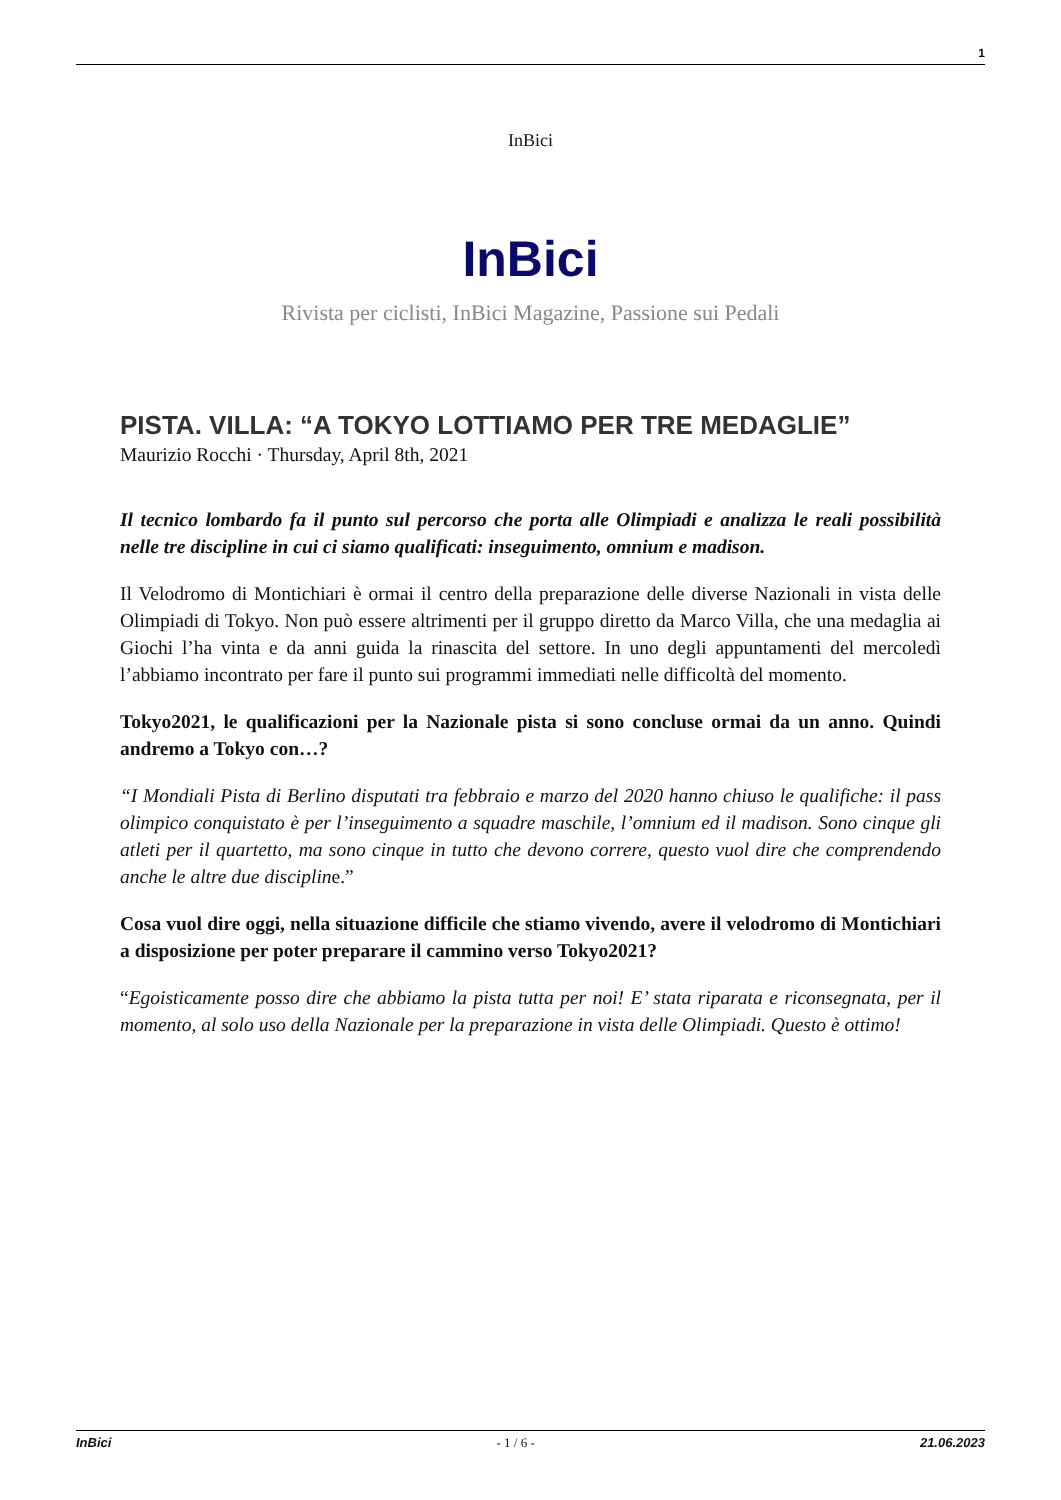1
InBici
InBici
Rivista per ciclisti, InBici Magazine, Passione sui Pedali
PISTA. VILLA: “A TOKYO LOTTIAMO PER TRE MEDAGLIE”
Maurizio Rocchi · Thursday, April 8th, 2021
Il tecnico lombardo fa il punto sul percorso che porta alle Olimpiadi e analizza le reali possibilità nelle tre discipline in cui ci siamo qualificati: inseguimento, omnium e madison.
Il Velodromo di Montichiari è ormai il centro della preparazione delle diverse Nazionali in vista delle Olimpiadi di Tokyo. Non può essere altrimenti per il gruppo diretto da Marco Villa, che una medaglia ai Giochi l’ha vinta e da anni guida la rinascita del settore. In uno degli appuntamenti del mercoledì l’abbiamo incontrato per fare il punto sui programmi immediati nelle difficoltà del momento.
Tokyo2021, le qualificazioni per la Nazionale pista si sono concluse ormai da un anno. Quindi andremo a Tokyo con…?
“I Mondiali Pista di Berlino disputati tra febbraio e marzo del 2020 hanno chiuso le qualifiche: il pass olimpico conquistato è per l’inseguimento a squadre maschile, l’omnium ed il madison. Sono cinque gli atleti per il quartetto, ma sono cinque in tutto che devono correre, questo vuol dire che comprendendo anche le altre due discipline.”
Cosa vuol dire oggi, nella situazione difficile che stiamo vivendo, avere il velodromo di Montichiari a disposizione per poter preparare il cammino verso Tokyo2021?
“Egoisticamente posso dire che abbiamo la pista tutta per noi! E’ stata riparata e riconsegnata, per il momento, al solo uso della Nazionale per la preparazione in vista delle Olimpiadi. Questo è ottimo!
InBici - 1 / 6 - 21.06.2023